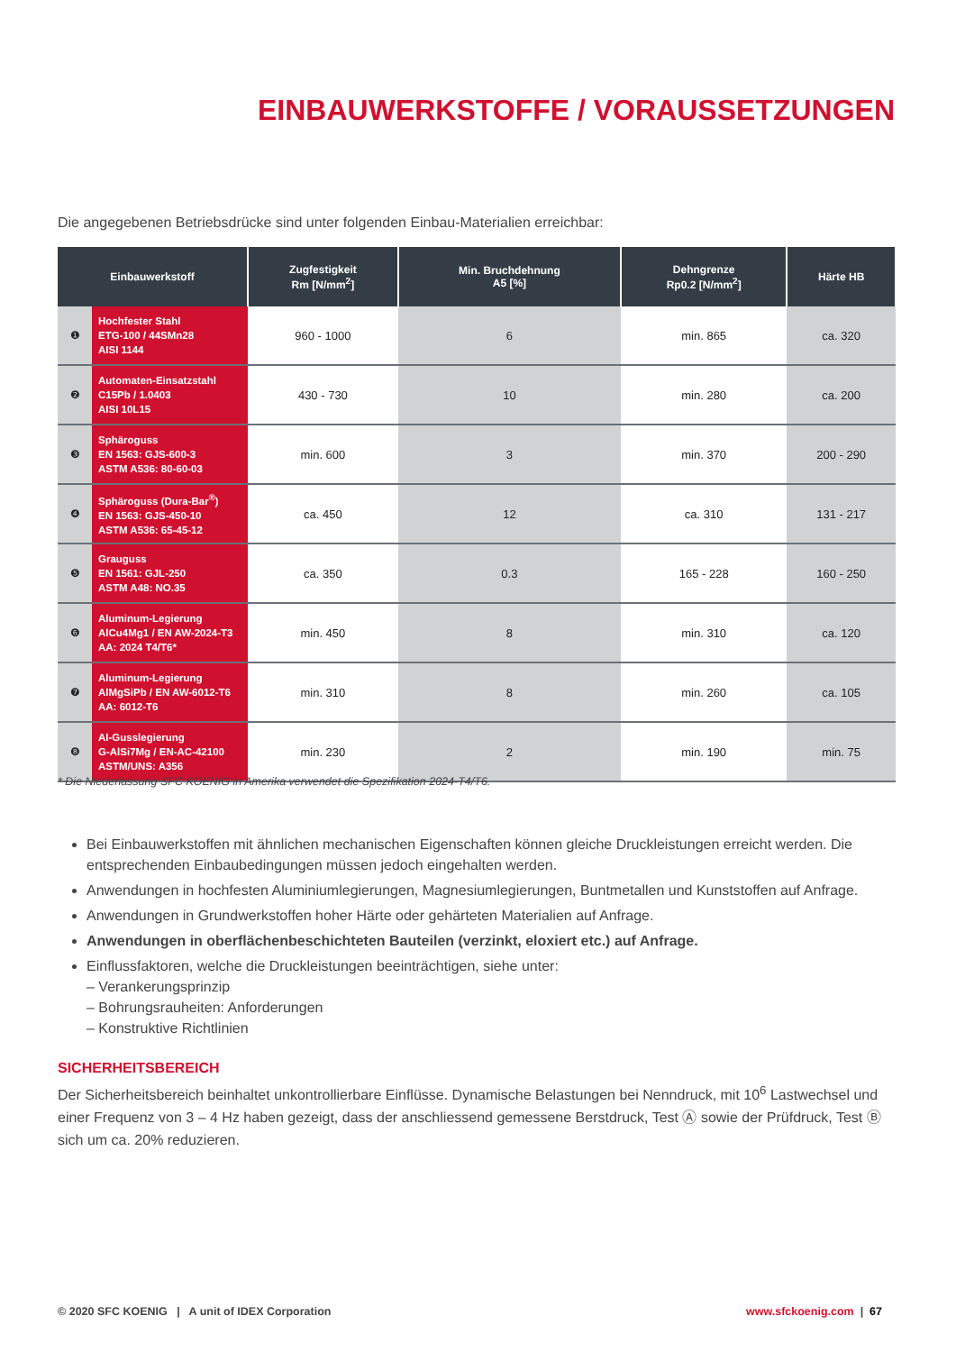EINBAUWERKSTOFFE / VORAUSSETZUNGEN
Die angegebenen Betriebsdrücke sind unter folgenden Einbau-Materialien erreichbar:
| Einbauwerkstoff | | Zugfestigkeit Rm [N/mm<sup>2</sup>] | Min. Bruchdehnung A5 [%] | Dehngrenze Rp0.2 [N/mm<sup>2</sup>] | Härte HB |
| --- | --- | --- | --- | --- | --- |
| ❶ | Hochfester Stahl ETG-100 / 44SMn28 AISI 1144 | 960 - 1000 | 6 | min. 865 | ca. 320 |
| ❷ | Automaten-Einsatzstahl C15Pb / 1.0403 AISI 10L15 | 430 - 730 | 10 | min. 280 | ca. 200 |
| ❸ | Sphäroguss EN 1563: GJS-600-3 ASTM A536: 80-60-03 | min. 600 | 3 | min. 370 | 200 - 290 |
| ❹ | Sphäroguss (Dura-Bar<sup>®</sup>) EN 1563: GJS-450-10 ASTM A536: 65-45-12 | ca. 450 | 12 | ca. 310 | 131 - 217 |
| ❺ | Grauguss EN 1561: GJL-250 ASTM A48: NO.35 | ca. 350 | 0.3 | 165 - 228 | 160 - 250 |
| ❻ | Aluminum-Legierung AlCu4Mg1 / EN AW-2024-T3 AA: 2024 T4/T6* | min. 450 | 8 | min. 310 | ca. 120 |
| ❼ | Aluminum-Legierung AlMgSiPb / EN AW-6012-T6 AA: 6012-T6 | min. 310 | 8 | min. 260 | ca. 105 |
| ❽ | Al-Gusslegierung G-AlSi7Mg / EN-AC-42100 ASTM/UNS: A356 | min. 230 | 2 | min. 190 | min. 75 |
* Die Niederlassung SFC KOENIG in Amerika verwendet die Spezifikation 2024-T4/T6.
Bei Einbauwerkstoffen mit ähnlichen mechanischen Eigenschaften können gleiche Druckleistungen erreicht werden. Die entsprechenden Einbaubedingungen müssen jedoch eingehalten werden.
Anwendungen in hochfesten Aluminiumlegierungen, Magnesiumlegierungen, Buntmetallen und Kunststoffen auf Anfrage.
Anwendungen in Grundwerkstoffen hoher Härte oder gehärteten Materialien auf Anfrage.
Anwendungen in oberflächenbeschichteten Bauteilen (verzinkt, eloxiert etc.) auf Anfrage.
Einflussfaktoren, welche die Druckleistungen beeinträchtigen, siehe unter:
– Verankerungsprinzip
– Bohrungsrauheiten: Anforderungen
– Konstruktive Richtlinien
SICHERHEITSBEREICH
Der Sicherheitsbereich beinhaltet unkontrollierbare Einflüsse. Dynamische Belastungen bei Nenndruck, mit 10<sup>6</sup> Lastwechsel und einer Frequenz von 3 – 4 Hz haben gezeigt, dass der anschliessend gemessene Berstdruck, Test Ⓐ sowie der Prüfdruck, Test Ⓑ sich um ca. 20% reduzieren.
© 2020 SFC KOENIG | A unit of IDEX Corporation www.sfckoenig.com | 67